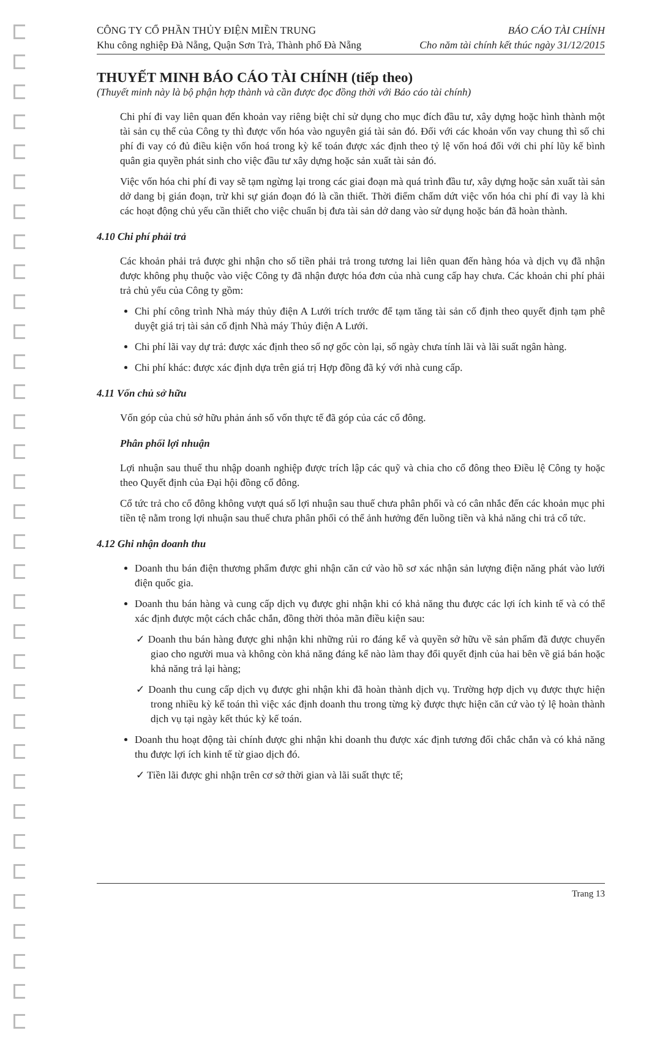CÔNG TY CỔ PHẦN THỦY ĐIỆN MIỀN TRUNG BÁO CÁO TÀI CHÍNH
Khu công nghiệp Đà Nẵng, Quận Sơn Trà, Thành phố Đà Nẵng Cho năm tài chính kết thúc ngày 31/12/2015
THUYẾT MINH BÁO CÁO TÀI CHÍNH (tiếp theo)
(Thuyết minh này là bộ phận hợp thành và cần được đọc đồng thời với Báo cáo tài chính)
Chi phí đi vay liên quan đến khoản vay riêng biệt chỉ sử dụng cho mục đích đầu tư, xây dựng hoặc hình thành một tài sản cụ thể của Công ty thì được vốn hóa vào nguyên giá tài sản đó. Đối với các khoản vốn vay chung thì số chi phí đi vay có đủ điều kiện vốn hoá trong kỳ kế toán được xác định theo tỷ lệ vốn hoá đối với chi phí lũy kế bình quân gia quyền phát sinh cho việc đầu tư xây dựng hoặc sản xuất tài sản đó.
Việc vốn hóa chi phí đi vay sẽ tạm ngừng lại trong các giai đoạn mà quá trình đầu tư, xây dựng hoặc sản xuất tài sản dở dang bị gián đoạn, trừ khi sự gián đoạn đó là cần thiết. Thời điểm chấm dứt việc vốn hóa chi phí đi vay là khi các hoạt động chủ yếu cần thiết cho việc chuẩn bị đưa tài sản dở dang vào sử dụng hoặc bán đã hoàn thành.
4.10 Chi phí phải trả
Các khoản phải trả được ghi nhận cho số tiền phải trả trong tương lai liên quan đến hàng hóa và dịch vụ đã nhận được không phụ thuộc vào việc Công ty đã nhận được hóa đơn của nhà cung cấp hay chưa. Các khoản chi phí phải trả chủ yếu của Công ty gồm:
Chi phí công trình Nhà máy thủy điện A Lưới trích trước để tạm tăng tài sản cố định theo quyết định tạm phê duyệt giá trị tài sản cố định Nhà máy Thủy điện A Lưới.
Chi phí lãi vay dự trả: được xác định theo số nợ gốc còn lại, số ngày chưa tính lãi và lãi suất ngân hàng.
Chi phí khác: được xác định dựa trên giá trị Hợp đồng đã ký với nhà cung cấp.
4.11 Vốn chủ sở hữu
Vốn góp của chủ sở hữu phản ánh số vốn thực tế đã góp của các cổ đông.
Phân phối lợi nhuận
Lợi nhuận sau thuế thu nhập doanh nghiệp được trích lập các quỹ và chia cho cổ đông theo Điều lệ Công ty hoặc theo Quyết định của Đại hội đồng cổ đông.
Cổ tức trả cho cổ đông không vượt quá số lợi nhuận sau thuế chưa phân phối và có cân nhắc đến các khoản mục phi tiền tệ nằm trong lợi nhuận sau thuế chưa phân phối có thể ảnh hưởng đến luồng tiền và khả năng chi trả cổ tức.
4.12 Ghi nhận doanh thu
Doanh thu bán điện thương phẩm được ghi nhận căn cứ vào hồ sơ xác nhận sản lượng điện năng phát vào lưới điện quốc gia.
Doanh thu bán hàng và cung cấp dịch vụ được ghi nhận khi có khả năng thu được các lợi ích kinh tế và có thể xác định được một cách chắc chắn, đồng thời thỏa mãn điều kiện sau:
✓ Doanh thu bán hàng được ghi nhận khi những rủi ro đáng kể và quyền sở hữu về sản phẩm đã được chuyển giao cho người mua và không còn khả năng đáng kể nào làm thay đổi quyết định của hai bên về giá bán hoặc khả năng trả lại hàng;
✓ Doanh thu cung cấp dịch vụ được ghi nhận khi đã hoàn thành dịch vụ. Trường hợp dịch vụ được thực hiện trong nhiều kỳ kế toán thì việc xác định doanh thu trong từng kỳ được thực hiện căn cứ vào tỷ lệ hoàn thành dịch vụ tại ngày kết thúc kỳ kế toán.
Doanh thu hoạt động tài chính được ghi nhận khi doanh thu được xác định tương đối chắc chắn và có khả năng thu được lợi ích kinh tế từ giao dịch đó.
✓ Tiền lãi được ghi nhận trên cơ sở thời gian và lãi suất thực tế;
Trang 13